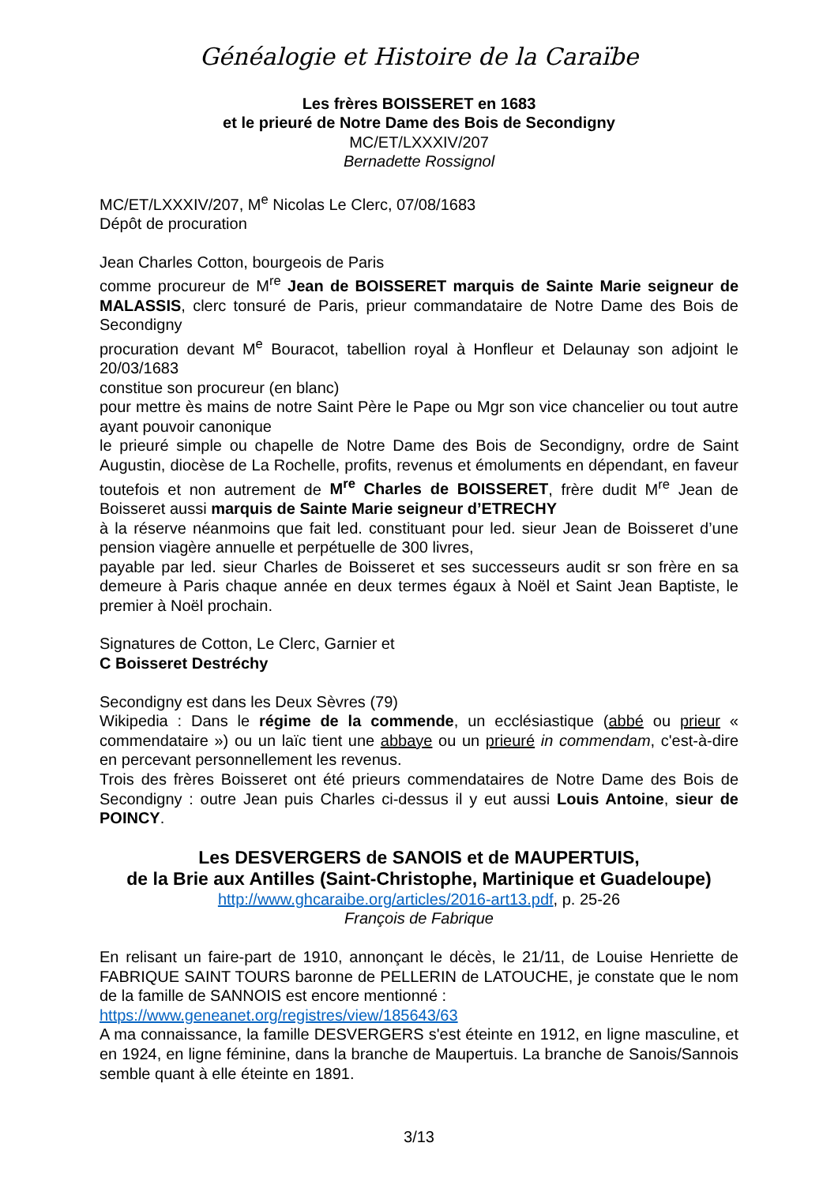Généalogie et Histoire de la Caraïbe
Les frères BOISSERET en 1683
et le prieuré de Notre Dame des Bois de Secondigny
MC/ET/LXXXIV/207
Bernadette Rossignol
MC/ET/LXXXIV/207, M<sup>e</sup> Nicolas Le Clerc, 07/08/1683
Dépôt de procuration
Jean Charles Cotton, bourgeois de Paris
comme procureur de M<sup>re</sup> Jean de BOISSERET marquis de Sainte Marie seigneur de MALASSIS, clerc tonsuré de Paris, prieur commandataire de Notre Dame des Bois de Secondigny
procuration devant M<sup>e</sup> Bouracot, tabellion royal à Honfleur et Delaunay son adjoint le 20/03/1683
constitue son procureur (en blanc)
pour mettre ès mains de notre Saint Père le Pape ou Mgr son vice chancelier ou tout autre ayant pouvoir canonique
le prieuré simple ou chapelle de Notre Dame des Bois de Secondigny, ordre de Saint Augustin, diocèse de La Rochelle, profits, revenus et émoluments en dépendant, en faveur toutefois et non autrement de M<sup>re</sup> Charles de BOISSERET, frère dudit M<sup>re</sup> Jean de Boisseret aussi marquis de Sainte Marie seigneur d’ETRECHY
à la réserve néanmoins que fait led. constituant pour led. sieur Jean de Boisseret d’une pension viagère annuelle et perpétuelle de 300 livres,
payable par led. sieur Charles de Boisseret et ses successeurs audit sr son frère en sa demeure à Paris chaque année en deux termes égaux à Noël et Saint Jean Baptiste, le premier à Noël prochain.
Signatures de Cotton, Le Clerc, Garnier et
C Boisseret Destréchy
Secondigny est dans les Deux Sèvres (79)
Wikipedia : Dans le régime de la commende, un ecclésiastique (abbé ou prieur « commendataire ») ou un laïc tient une abbaye ou un prieuré in commendam, c'est-à-dire en percevant personnellement les revenus.
Trois des frères Boisseret ont été prieurs commendataires de Notre Dame des Bois de Secondigny : outre Jean puis Charles ci-dessus il y eut aussi Louis Antoine, sieur de POINCY.
Les DESVERGERS de SANOIS et de MAUPERTUIS,
de la Brie aux Antilles (Saint-Christophe, Martinique et Guadeloupe)
http://www.ghcaraibe.org/articles/2016-art13.pdf, p. 25-26
François de Fabrique
En relisant un faire-part de 1910, annonçant le décès, le 21/11, de Louise Henriette de FABRIQUE SAINT TOURS baronne de PELLERIN de LATOUCHE, je constate que le nom de la famille de SANNOIS est encore mentionné :
https://www.geneanet.org/registres/view/185643/63
A ma connaissance, la famille DESVERGERS s'est éteinte en 1912, en ligne masculine, et en 1924, en ligne féminine, dans la branche de Maupertuis. La branche de Sanois/Sannois semble quant à elle éteinte en 1891.
3/13